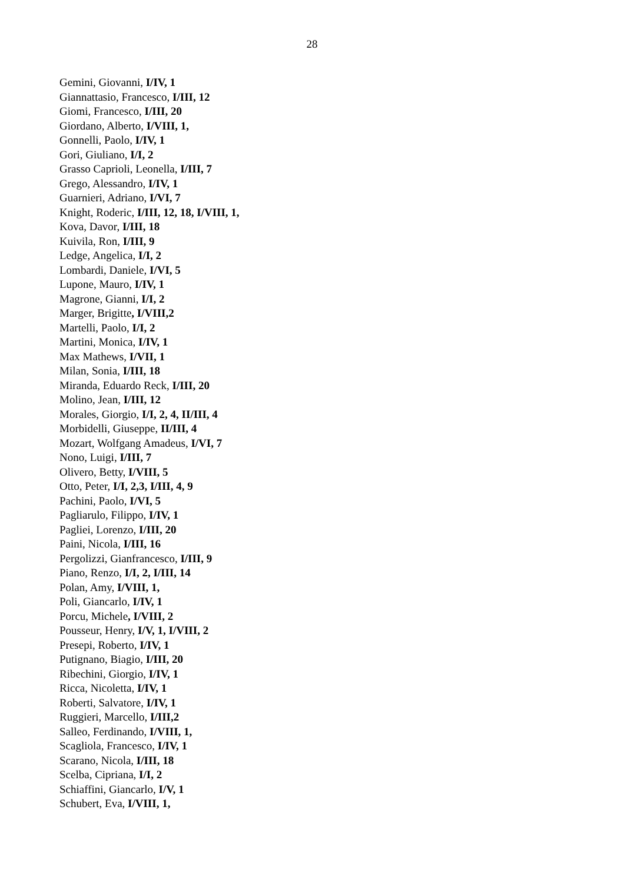28
Gemini, Giovanni, I/IV, 1
Giannattasio, Francesco, I/III, 12
Giomi, Francesco, I/III, 20
Giordano, Alberto, I/VIII, 1,
Gonnelli, Paolo, I/IV, 1
Gori, Giuliano, I/I, 2
Grasso Caprioli, Leonella, I/III, 7
Grego, Alessandro, I/IV, 1
Guarnieri, Adriano, I/VI, 7
Knight, Roderic, I/III, 12, 18, I/VIII, 1,
Kova, Davor, I/III, 18
Kuivila, Ron, I/III, 9
Ledge, Angelica, I/I, 2
Lombardi, Daniele, I/VI, 5
Lupone, Mauro, I/IV, 1
Magrone, Gianni, I/I, 2
Marger, Brigitte, I/VIII,2
Martelli, Paolo, I/I, 2
Martini, Monica, I/IV, 1
Max Mathews, I/VII, 1
Milan, Sonia, I/III, 18
Miranda, Eduardo Reck, I/III, 20
Molino, Jean, I/III, 12
Morales, Giorgio, I/I, 2, 4, II/III, 4
Morbidelli, Giuseppe, II/III, 4
Mozart, Wolfgang Amadeus, I/VI, 7
Nono, Luigi, I/III, 7
Olivero, Betty, I/VIII, 5
Otto, Peter, I/I, 2,3, I/III, 4, 9
Pachini, Paolo, I/VI, 5
Pagliarulo, Filippo, I/IV, 1
Pagliei, Lorenzo, I/III, 20
Paini, Nicola, I/III, 16
Pergolizzi, Gianfrancesco, I/III, 9
Piano, Renzo, I/I, 2, I/III, 14
Polan, Amy, I/VIII, 1,
Poli, Giancarlo, I/IV, 1
Porcu, Michele, I/VIII, 2
Pousseur, Henry, I/V, 1, I/VIII, 2
Presepi, Roberto, I/IV, 1
Putignano, Biagio, I/III, 20
Ribechini, Giorgio, I/IV, 1
Ricca, Nicoletta, I/IV, 1
Roberti, Salvatore, I/IV, 1
Ruggieri, Marcello, I/III,2
Salleo, Ferdinando, I/VIII, 1,
Scagliola, Francesco, I/IV, 1
Scarano, Nicola, I/III, 18
Scelba, Cipriana, I/I, 2
Schiaffini, Giancarlo, I/V, 1
Schubert, Eva, I/VIII, 1,